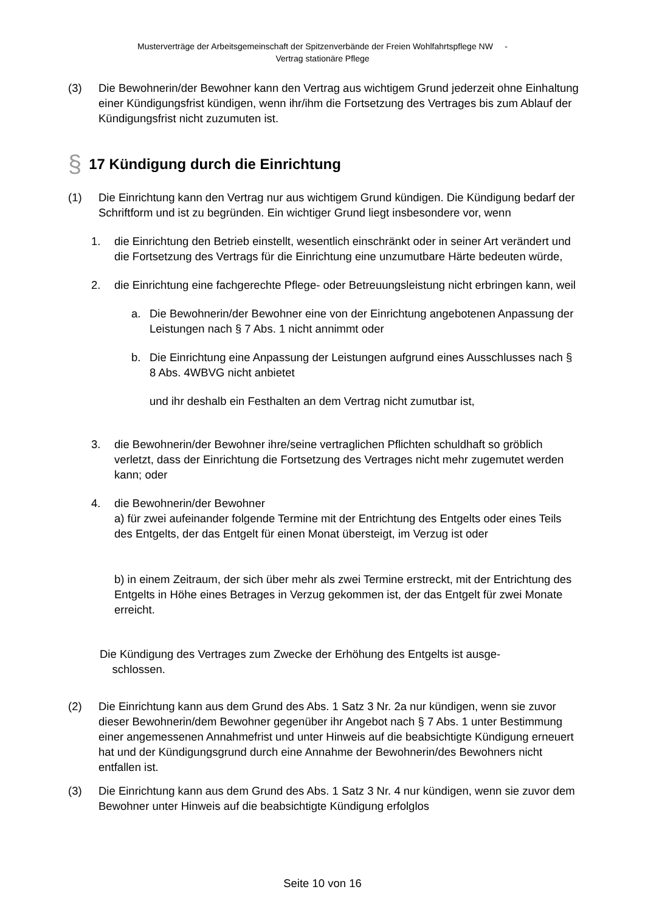Musterverträge der Arbeitsgemeinschaft der Spitzenverbände der Freien Wohlfahrtspflege NW -
Vertrag stationäre Pflege
(3) Die Bewohnerin/der Bewohner kann den Vertrag aus wichtigem Grund jederzeit ohne Einhaltung einer Kündigungsfrist kündigen, wenn ihr/ihm die Fortsetzung des Vertrages bis zum Ablauf der Kündigungsfrist nicht zuzumuten ist.
§ 17 Kündigung durch die Einrichtung
(1) Die Einrichtung kann den Vertrag nur aus wichtigem Grund kündigen. Die Kündigung bedarf der Schriftform und ist zu begründen. Ein wichtiger Grund liegt insbesondere vor, wenn
1. die Einrichtung den Betrieb einstellt, wesentlich einschränkt oder in seiner Art verändert und die Fortsetzung des Vertrags für die Einrichtung eine unzumutbare Härte bedeuten würde,
2. die Einrichtung eine fachgerechte Pflege- oder Betreuungsleistung nicht erbringen kann, weil
a. Die Bewohnerin/der Bewohner eine von der Einrichtung angebotenen Anpassung der Leistungen nach § 7 Abs. 1 nicht annimmt oder
b. Die Einrichtung eine Anpassung der Leistungen aufgrund eines Ausschlusses nach § 8 Abs. 4WBVG nicht anbietet
und ihr deshalb ein Festhalten an dem Vertrag nicht zumutbar ist,
3. die Bewohnerin/der Bewohner ihre/seine vertraglichen Pflichten schuldhaft so gröblich verletzt, dass der Einrichtung die Fortsetzung des Vertrages nicht mehr zugemutet werden kann; oder
4. die Bewohnerin/der Bewohner
a) für zwei aufeinander folgende Termine mit der Entrichtung des Entgelts oder eines Teils des Entgelts, der das Entgelt für einen Monat übersteigt, im Verzug ist oder
b) in einem Zeitraum, der sich über mehr als zwei Termine erstreckt, mit der Entrichtung des Entgelts in Höhe eines Betrages in Verzug gekommen ist, der das Entgelt für zwei Monate erreicht.
Die Kündigung des Vertrages zum Zwecke der Erhöhung des Entgelts ist ausge-
schlossen.
(2) Die Einrichtung kann aus dem Grund des Abs. 1 Satz 3 Nr. 2a nur kündigen, wenn sie zuvor dieser Bewohnerin/dem Bewohner gegenüber ihr Angebot nach § 7 Abs. 1 unter Bestimmung einer angemessenen Annahmefrist und unter Hinweis auf die beabsichtigte Kündigung erneuert hat und der Kündigungsgrund durch eine Annahme der Bewohnerin/des Bewohners nicht entfallen ist.
(3) Die Einrichtung kann aus dem Grund des Abs. 1 Satz 3 Nr. 4 nur kündigen, wenn sie zuvor dem Bewohner unter Hinweis auf die beabsichtigte Kündigung erfolglos
Seite 10 von 16